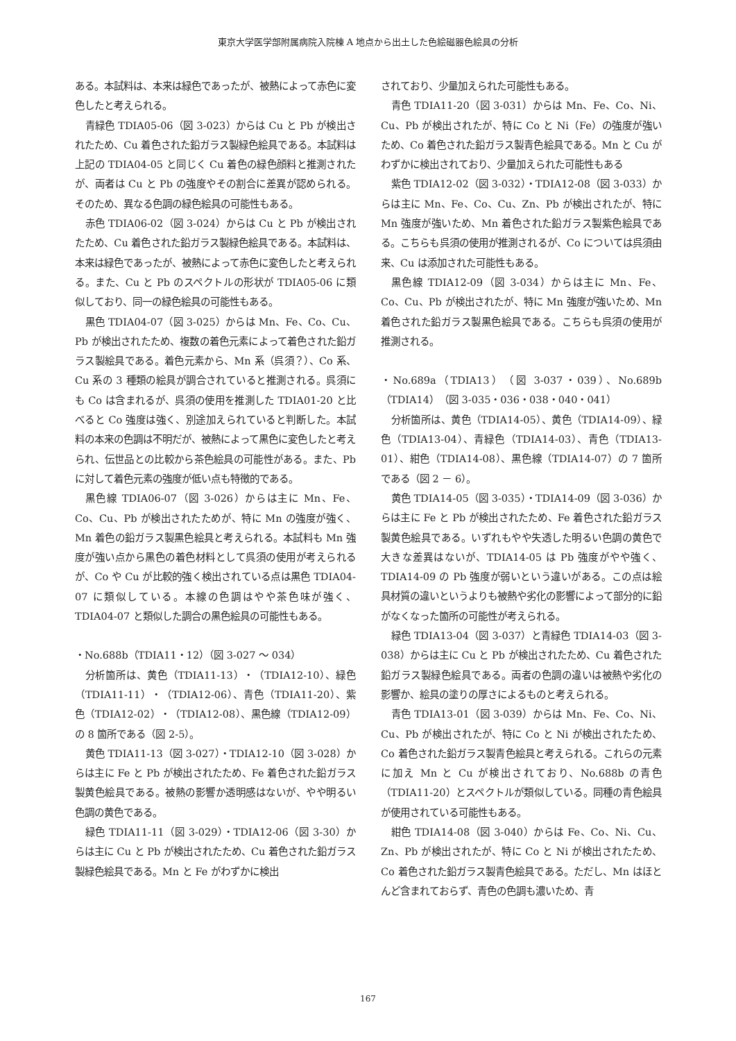東京大学医学部附属病院入院棟 A 地点から出土した色絵磁器色絵具の分析
ある。本試料は、本来は緑色であったが、被熱によって赤色に変色したと考えられる。
青緑色 TDIA05-06（図 3-023）からは Cu と Pb が検出されたため、Cu 着色された鉛ガラス製緑色絵具である。本試料は上記の TDIA04-05 と同じく Cu 着色の緑色顔料と推測されたが、両者は Cu と Pb の強度やその割合に差異が認められる。そのため、異なる色調の緑色絵具の可能性もある。
赤色 TDIA06-02（図 3-024）からは Cu と Pb が検出されたため、Cu 着色された鉛ガラス製緑色絵具である。本試料は、本来は緑色であったが、被熱によって赤色に変色したと考えられる。また、Cu と Pb のスペクトルの形状が TDIA05-06 に類似しており、同一の緑色絵具の可能性もある。
黒色 TDIA04-07（図 3-025）からは Mn、Fe、Co、Cu、Pb が検出されたため、複数の着色元素によって着色された鉛ガラス製絵具である。着色元素から、Mn 系（呉須？）、Co 系、Cu 系の 3 種類の絵具が調合されていると推測される。呉須にも Co は含まれるが、呉須の使用を推測した TDIA01-20 と比べると Co 強度は強く、別途加えられていると判断した。本試料の本来の色調は不明だが、被熱によって黒色に変色したと考えられ、伝世品との比較から茶色絵具の可能性がある。また、Pb に対して着色元素の強度が低い点も特徴的である。
黒色線 TDIA06-07（図 3-026）からは主に Mn、Fe、Co、Cu、Pb が検出されたためが、特に Mn の強度が強く、Mn 着色の鉛ガラス製黒色絵具と考えられる。本試料も Mn 強度が強い点から黒色の着色材料として呉須の使用が考えられるが、Co や Cu が比較的強く検出されている点は黒色 TDIA04-07 に類似している。本線の色調はやや茶色味が強く、TDIA04-07 と類似した調合の黒色絵具の可能性もある。
・No.688b（TDIA11・12）（図 3-027 ～ 034）
分析箇所は、黄色（TDIA11-13）・（TDIA12-10）、緑色（TDIA11-11）・（TDIA12-06）、青色（TDIA11-20）、紫色（TDIA12-02）・（TDIA12-08）、黒色線（TDIA12-09）の 8 箇所である（図 2-5）。
黄色 TDIA11-13（図 3-027）・TDIA12-10（図 3-028）からは主に Fe と Pb が検出されたため、Fe 着色された鉛ガラス製黄色絵具である。被熱の影響か透明感はないが、やや明るい色調の黄色である。
緑色 TDIA11-11（図 3-029）・TDIA12-06（図 3-30）からは主に Cu と Pb が検出されたため、Cu 着色された鉛ガラス製緑色絵具である。Mn と Fe がわずかに検出
されており、少量加えられた可能性もある。
青色 TDIA11-20（図 3-031）からは Mn、Fe、Co、Ni、Cu、Pb が検出されたが、特に Co と Ni（Fe）の強度が強いため、Co 着色された鉛ガラス製青色絵具である。Mn と Cu がわずかに検出されており、少量加えられた可能性もある
紫色 TDIA12-02（図 3-032）・TDIA12-08（図 3-033）からは主に Mn、Fe、Co、Cu、Zn、Pb が検出されたが、特に Mn 強度が強いため、Mn 着色された鉛ガラス製紫色絵具である。こちらも呉須の使用が推測されるが、Co については呉須由来、Cu は添加された可能性もある。
黒色線 TDIA12-09（図 3-034）からは主に Mn、Fe、Co、Cu、Pb が検出されたが、特に Mn 強度が強いため、Mn 着色された鉛ガラス製黒色絵具である。こちらも呉須の使用が推測される。
・No.689a（TDIA13）（図 3-037・039）、No.689b（TDIA14）（図 3-035・036・038・040・041）
分析箇所は、黄色（TDIA14-05）、黄色（TDIA14-09）、緑色（TDIA13-04）、青緑色（TDIA14-03）、青色（TDIA13-01）、紺色（TDIA14-08）、黒色線（TDIA14-07）の 7 箇所である（図 2 － 6）。
黄色 TDIA14-05（図 3-035）・TDIA14-09（図 3-036）からは主に Fe と Pb が検出されたため、Fe 着色された鉛ガラス製黄色絵具である。いずれもやや失透した明るい色調の黄色で大きな差異はないが、TDIA14-05 は Pb 強度がやや強く、TDIA14-09 の Pb 強度が弱いという違いがある。この点は絵具材質の違いというよりも被熱や劣化の影響によって部分的に鉛がなくなった箇所の可能性が考えられる。
緑色 TDIA13-04（図 3-037）と青緑色 TDIA14-03（図 3-038）からは主に Cu と Pb が検出されたため、Cu 着色された鉛ガラス製緑色絵具である。両者の色調の違いは被熱や劣化の影響か、絵具の塗りの厚さによるものと考えられる。
青色 TDIA13-01（図 3-039）からは Mn、Fe、Co、Ni、Cu、Pb が検出されたが、特に Co と Ni が検出されたため、Co 着色された鉛ガラス製青色絵具と考えられる。これらの元素に加え Mn と Cu が検出されており、No.688b の青色（TDIA11-20）とスペクトルが類似している。同種の青色絵具が使用されている可能性もある。
紺色 TDIA14-08（図 3-040）からは Fe、Co、Ni、Cu、Zn、Pb が検出されたが、特に Co と Ni が検出されたため、Co 着色された鉛ガラス製青色絵具である。ただし、Mn はほとんど含まれておらず、青色の色調も濃いため、青
167